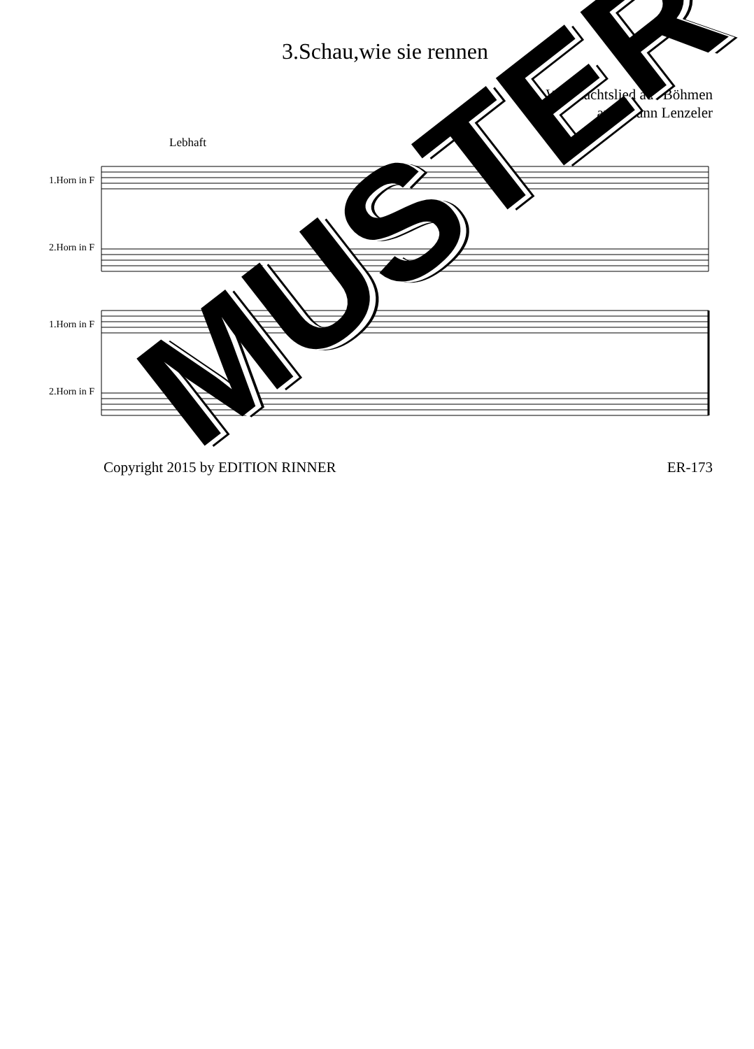3.Schau,wie sie rennen
Weihnachtslied aus Böhmen
arr.Johann Lenzeler
Lebhaft
1.Horn in F
2.Horn in F
1.Horn in F
2.Horn in F
Copyright 2015 by EDITION RINNER ER-173
MUSTER